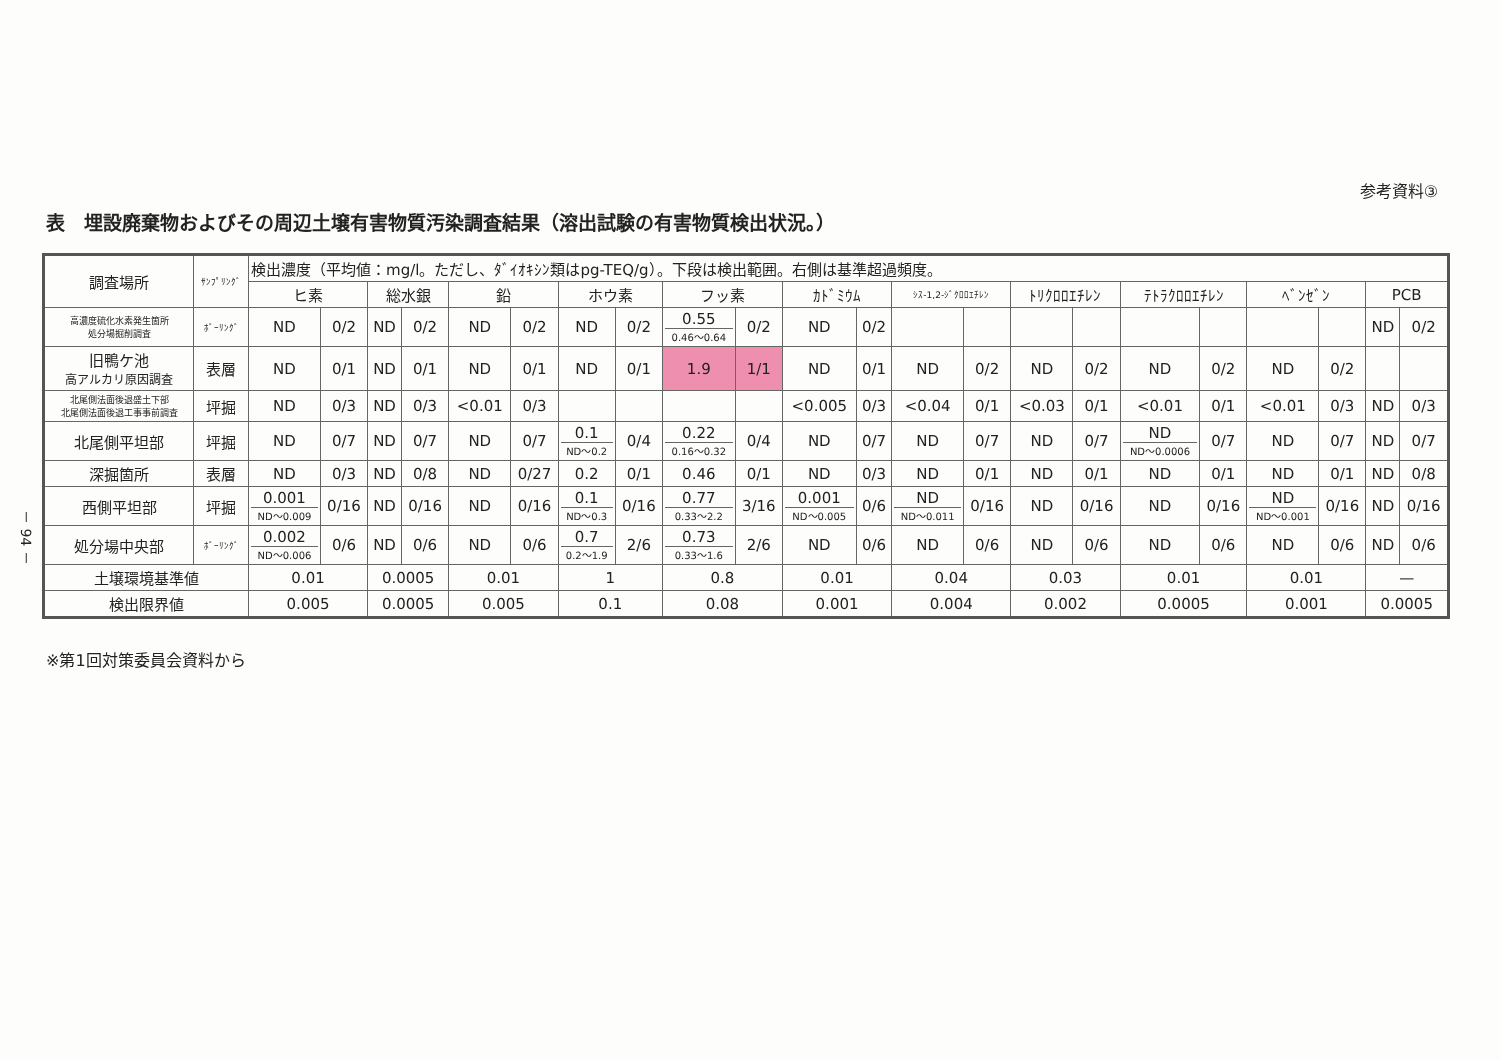－ 94 －
参考資料③
表　埋設廃棄物およびその周辺土壌有害物質汚染調査結果（溶出試験の有害物質検出状況。）
| 調査場所 | ｻﾝﾌﾟﾘﾝｸﾞ | 検出濃度（平均値：mg/l。ただし、ﾀﾞｲｵｷｼﾝ類はpg-TEQ/g）。下段は検出範囲。右側は基準超過頻度。 | | | | | | | | | | | | | | | | | | | | | |
| --- | --- | --- | --- | --- | --- | --- | --- | --- | --- | --- | --- | --- | --- | --- | --- | --- | --- | --- | --- | --- | --- | --- | --- |
| | | ヒ素 | | 総水銀 | | 鉛 | | ホウ素 | | フッ素 | | ｶﾄﾞﾐｳﾑ | | ｼｽ-1,2-ｼﾞｸﾛﾛｴﾁﾚﾝ | | ﾄﾘｸﾛﾛｴﾁﾚﾝ | | ﾃﾄﾗｸﾛﾛｴﾁﾚﾝ | | ﾍﾞﾝｾﾞﾝ | | PCB | |
| 高濃度硫化水素発生箇所 処分場掘削調査 | ﾎﾞｰﾘﾝｸﾞ | ND | 0/2 | ND | 0/2 | ND | 0/2 | ND | 0/2 | 0.55 0.46～0.64 | 0/2 | ND | 0/2 | | | | | | | | | ND | 0/2 |
| 旧鴨ケ池 高アルカリ原因調査 | 表層 | ND | 0/1 | ND | 0/1 | ND | 0/1 | ND | 0/1 | 1.9 | 1/1 | ND | 0/1 | ND | 0/2 | ND | 0/2 | ND | 0/2 | ND | 0/2 | | |
| 北尾側法面後退盛土下部 北尾側法面後退工事事前調査 | 坪掘 | ND | 0/3 | ND | 0/3 | <0.01 | 0/3 | | | | | <0.005 | 0/3 | <0.04 | 0/1 | <0.03 | 0/1 | <0.01 | 0/1 | <0.01 | 0/3 | ND | 0/3 |
| 北尾側平坦部 | 坪掘 | ND | 0/7 | ND | 0/7 | ND | 0/7 | 0.1 ND～0.2 | 0/4 | 0.22 0.16～0.32 | 0/4 | ND | 0/7 | ND | 0/7 | ND | 0/7 | ND ND～0.0006 | 0/7 | ND | 0/7 | ND | 0/7 |
| 深掘箇所 | 表層 | ND | 0/3 | ND | 0/8 | ND | 0/27 | 0.2 | 0/1 | 0.46 | 0/1 | ND | 0/3 | ND | 0/1 | ND | 0/1 | ND | 0/1 | ND | 0/1 | ND | 0/8 |
| 西側平坦部 | 坪掘 | 0.001 ND～0.009 | 0/16 | ND | 0/16 | ND | 0/16 | 0.1 ND～0.3 | 0/16 | 0.77 0.33～2.2 | 3/16 | 0.001 ND～0.005 | 0/6 | ND ND～0.011 | 0/16 | ND | 0/16 | ND | 0/16 | ND ND～0.001 | 0/16 | ND | 0/16 |
| 処分場中央部 | ﾎﾞｰﾘﾝｸﾞ | 0.002 ND～0.006 | 0/6 | ND | 0/6 | ND | 0/6 | 0.7 0.2～1.9 | 2/6 | 0.73 0.33～1.6 | 2/6 | ND | 0/6 | ND | 0/6 | ND | 0/6 | ND | 0/6 | ND | 0/6 | ND | 0/6 |
| 土壌環境基準値 | | 0.01 | | 0.0005 | | 0.01 | | 1 | | 0.8 | | 0.01 | | 0.04 | | 0.03 | | 0.01 | | 0.01 | | — | |
| 検出限界値 | | 0.005 | | 0.0005 | | 0.005 | | 0.1 | | 0.08 | | 0.001 | | 0.004 | | 0.002 | | 0.0005 | | 0.001 | | 0.0005 | |
※第1回対策委員会資料から